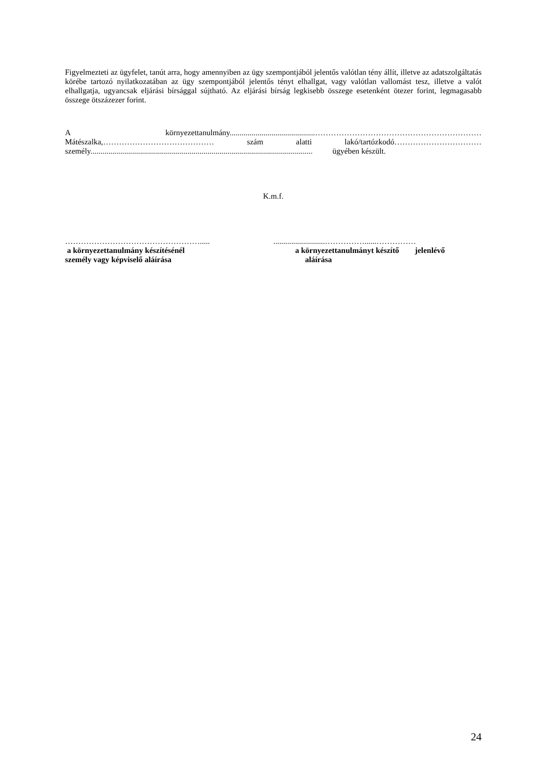Figyelmezteti az ügyfelet, tanút arra, hogy amennyiben az ügy szempontjából jelentős valótlan tény állít, illetve az adatszolgáltatás körébe tartozó nyilatkozatában az ügy szempontjából jelentős tényt elhallgat, vagy valótlan vallomást tesz, illetve a valót elhallgatja, ugyancsak eljárási bírsággal sújtható. Az eljárási bírság legkisebb összege esetenként ötezer forint, legmagasabb összege ötszázezer forint.
A környezettanulmány...........................................……………………………………………………… Mátészalka,…………………………………… szám alatti lakó/tartózkodó…………………………… személy................................................................................................................ ügyében készült.
K.m.f.
…………………………………………….....
a környezettanulmány készítésénél
személy vagy képviselő aláírása
..........................……………......……………
a környezettanulmányt készítő jelenlévő
aláírása
24